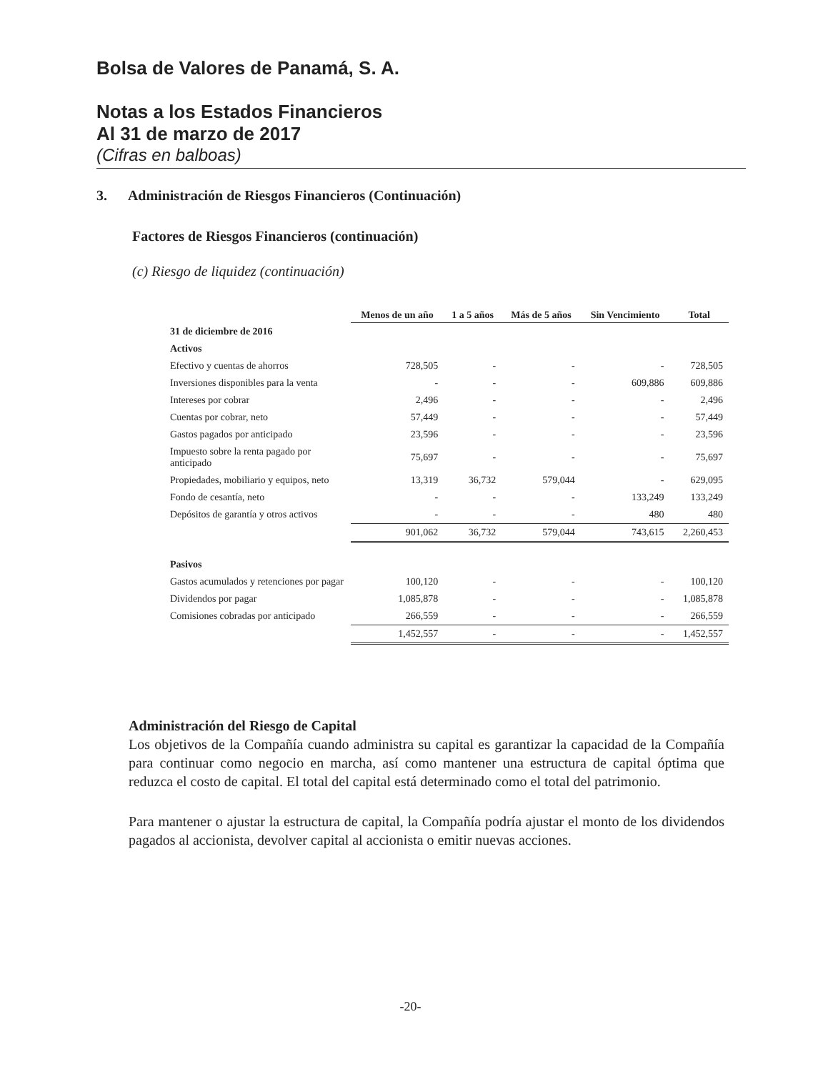Bolsa de Valores de Panamá, S. A.
Notas a los Estados Financieros
Al 31 de marzo de 2017
(Cifras en balboas)
3. Administración de Riesgos Financieros (Continuación)
Factores de Riesgos Financieros (continuación)
(c) Riesgo de liquidez (continuación)
| | Menos de un año | 1 a 5 años | Más de 5 años | Sin Vencimiento | Total |
| --- | --- | --- | --- | --- | --- |
| 31 de diciembre de 2016 | | | | | |
| Activos | | | | | |
| Efectivo y cuentas de ahorros | 728,505 | - | - | - | 728,505 |
| Inversiones disponibles para la venta | - | - | - | 609,886 | 609,886 |
| Intereses por cobrar | 2,496 | - | - | - | 2,496 |
| Cuentas por cobrar, neto | 57,449 | - | - | - | 57,449 |
| Gastos pagados por anticipado | 23,596 | - | - | - | 23,596 |
| Impuesto sobre la renta pagado por anticipado | 75,697 | - | - | - | 75,697 |
| Propiedades, mobiliario y equipos, neto | 13,319 | 36,732 | 579,044 | - | 629,095 |
| Fondo de cesantía, neto | - | - | - | 133,249 | 133,249 |
| Depósitos de garantía y otros activos | - | - | - | 480 | 480 |
| | 901,062 | 36,732 | 579,044 | 743,615 | 2,260,453 |
| Pasivos | | | | | |
| Gastos acumulados y retenciones por pagar | 100,120 | - | - | - | 100,120 |
| Dividendos por pagar | 1,085,878 | - | - | - | 1,085,878 |
| Comisiones cobradas por anticipado | 266,559 | - | - | - | 266,559 |
| | 1,452,557 | - | - | - | 1,452,557 |
Administración del Riesgo de Capital
Los objetivos de la Compañía cuando administra su capital es garantizar la capacidad de la Compañía para continuar como negocio en marcha, así como mantener una estructura de capital óptima que reduzca el costo de capital. El total del capital está determinado como el total del patrimonio.
Para mantener o ajustar la estructura de capital, la Compañía podría ajustar el monto de los dividendos pagados al accionista, devolver capital al accionista o emitir nuevas acciones.
-20-